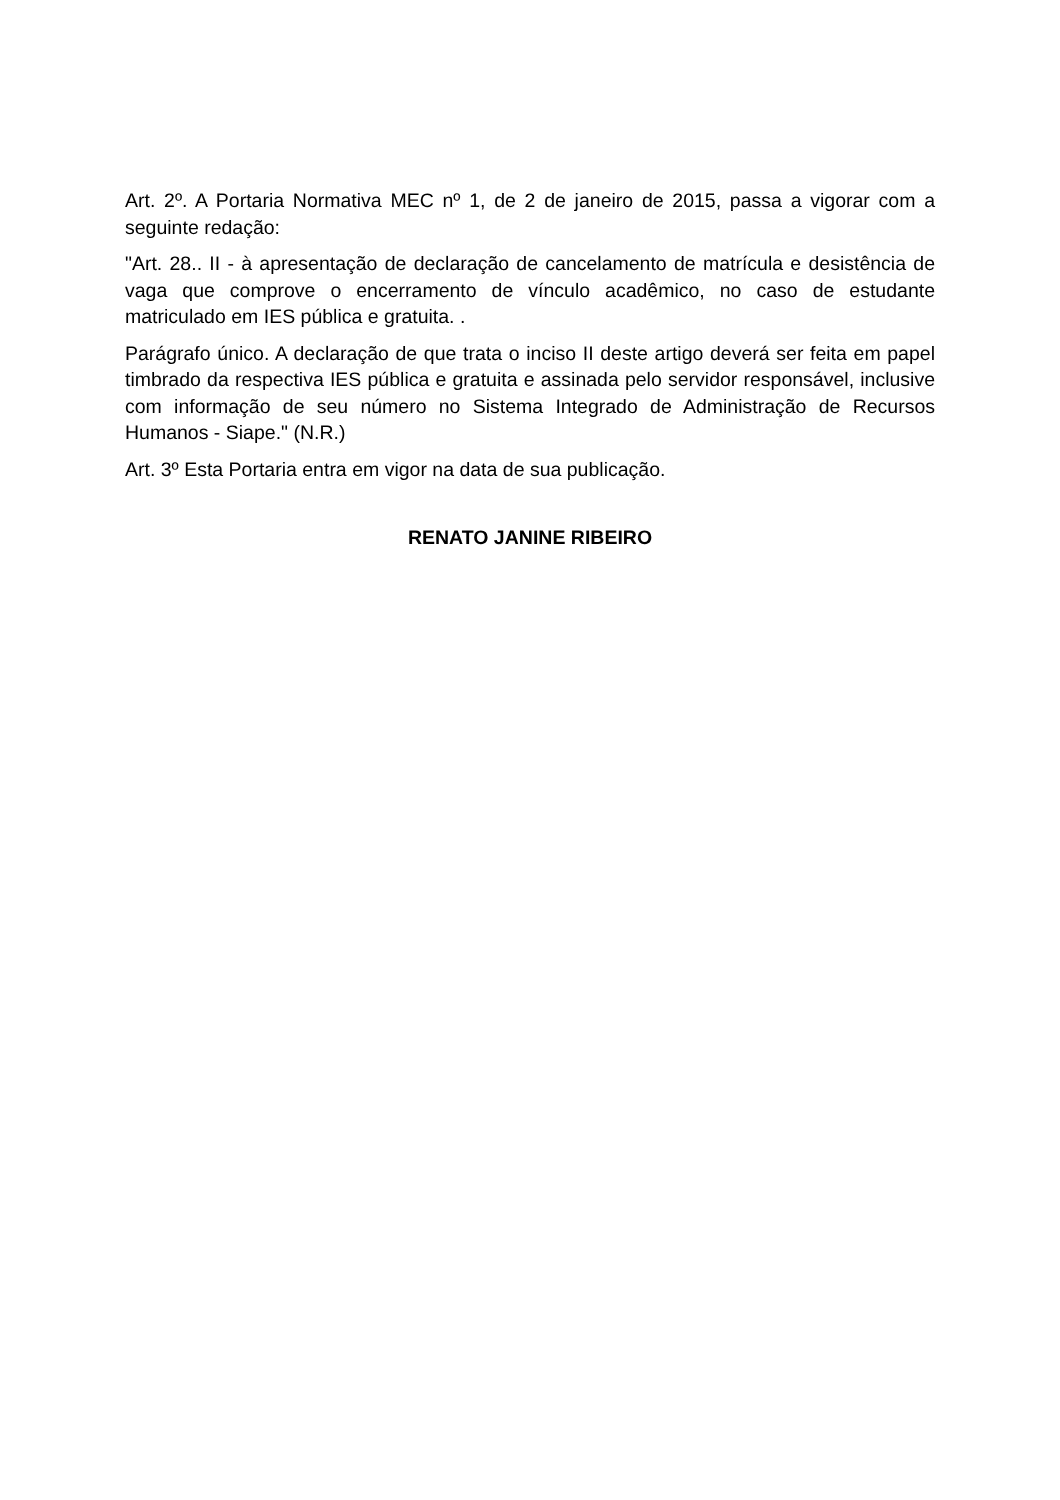Art. 2º. A Portaria Normativa MEC nº 1, de 2 de janeiro de 2015, passa a vigorar com a seguinte redação:
"Art. 28.. II - à apresentação de declaração de cancelamento de matrícula e desistência de vaga que comprove o encerramento de vínculo acadêmico, no caso de estudante matriculado em IES pública e gratuita. .
Parágrafo único. A declaração de que trata o inciso II deste artigo deverá ser feita em papel timbrado da respectiva IES pública e gratuita e assinada pelo servidor responsável, inclusive com informação de seu número no Sistema Integrado de Administração de Recursos Humanos - Siape." (N.R.)
Art. 3º Esta Portaria entra em vigor na data de sua publicação.
RENATO JANINE RIBEIRO